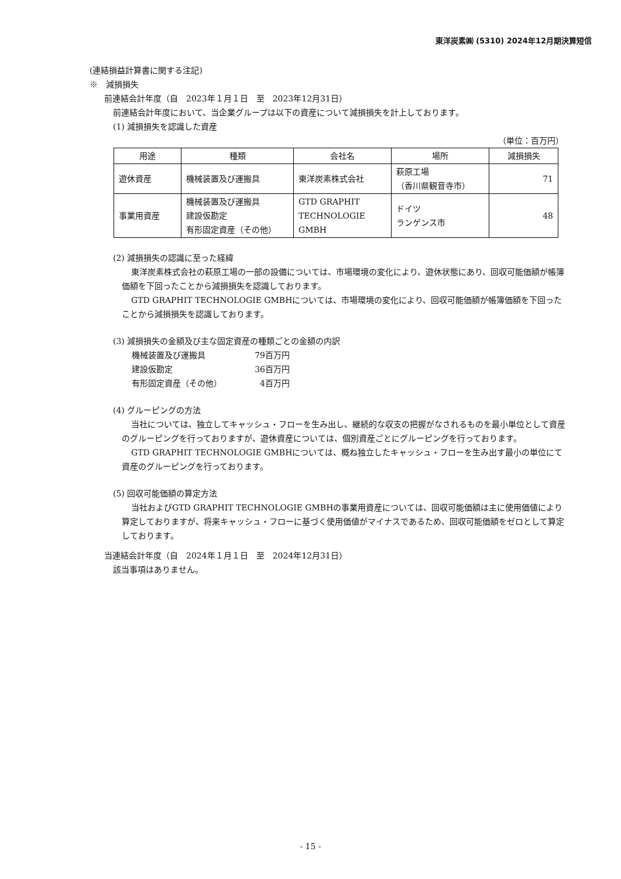東洋炭素㈱ (5310) 2024年12月期決算短信
(連結損益計算書に関する注記)
※　減損損失
前連結会計年度（自　2023年１月１日　至　2023年12月31日）
前連結会計年度において、当企業グループは以下の資産について減損損失を計上しております。
(1) 減損損失を認識した資産
（単位：百万円）
| 用途 | 種類 | 会社名 | 場所 | 減損損失 |
| --- | --- | --- | --- | --- |
| 遊休資産 | 機械装置及び運搬具 | 東洋炭素株式会社 | 萩原工場 （香川県観音寺市） | 71 |
| 事業用資産 | 機械装置及び運搬具 建設仮勘定 有形固定資産（その他） | GTD GRAPHIT TECHNOLOGIE GMBH | ドイツ ランゲンス市 | 48 |
(2) 減損損失の認識に至った経緯
東洋炭素株式会社の萩原工場の一部の設備については、市場環境の変化により、遊休状態にあり、回収可能価額が帳簿価額を下回ったことから減損損失を認識しております。
GTD GRAPHIT TECHNOLOGIE GMBHについては、市場環境の変化により、回収可能価額が帳簿価額を下回ったことから減損損失を認識しております。
(3) 減損損失の金額及び主な固定資産の種類ごとの金額の内訳
| 機械装置及び運搬具 | 79百万円 |
| 建設仮勘定 | 36百万円 |
| 有形固定資産（その他） | 4百万円 |
(4) グルーピングの方法
当社については、独立してキャッシュ・フローを生み出し、継続的な収支の把握がなされるものを最小単位として資産のグルーピングを行っておりますが、遊休資産については、個別資産ごとにグルーピングを行っております。
GTD GRAPHIT TECHNOLOGIE GMBHについては、概ね独立したキャッシュ・フローを生み出す最小の単位にて資産のグルーピングを行っております。
(5) 回収可能価額の算定方法
当社およびGTD GRAPHIT TECHNOLOGIE GMBHの事業用資産については、回収可能価額は主に使用価値により算定しておりますが、将来キャッシュ・フローに基づく使用価値がマイナスであるため、回収可能価額をゼロとして算定しております。
当連結会計年度（自　2024年１月１日　至　2024年12月31日）
該当事項はありません。
- 15 -